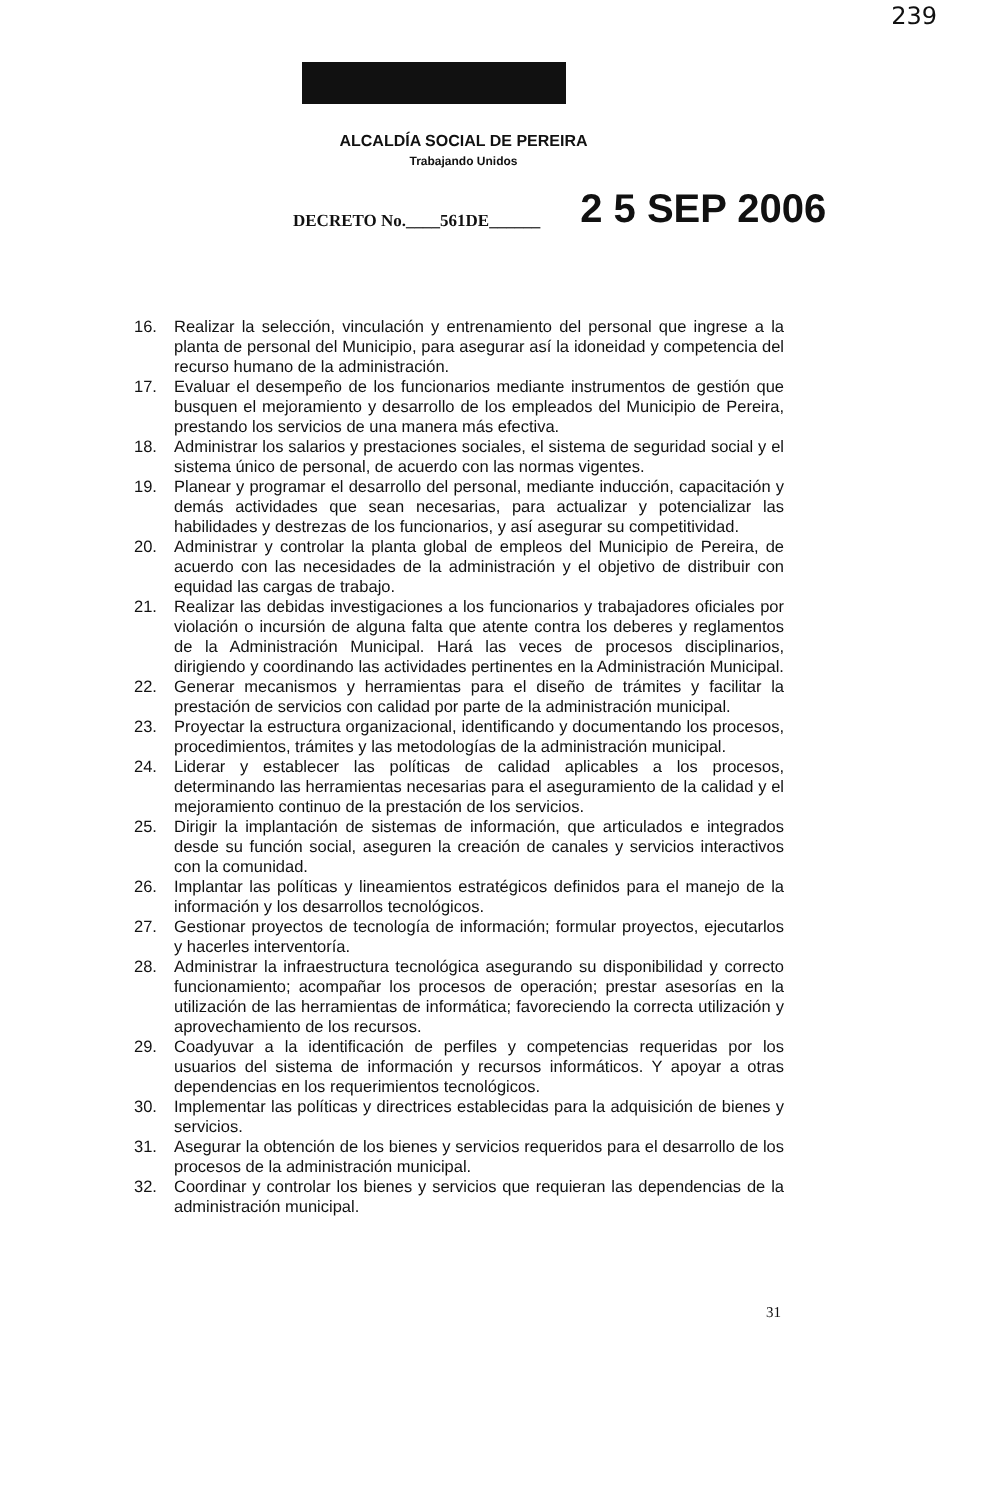239
ALCALDÍA SOCIAL DE PEREIRA
Trabajando Unidos
DECRETO No.____561DE______ 2 5 SEP 2006
16. Realizar la selección, vinculación y entrenamiento del personal que ingrese a la planta de personal del Municipio, para asegurar así la idoneidad y competencia del recurso humano de la administración.
17. Evaluar el desempeño de los funcionarios mediante instrumentos de gestión que busquen el mejoramiento y desarrollo de los empleados del Municipio de Pereira, prestando los servicios de una manera más efectiva.
18. Administrar los salarios y prestaciones sociales, el sistema de seguridad social y el sistema único de personal, de acuerdo con las normas vigentes.
19. Planear y programar el desarrollo del personal, mediante inducción, capacitación y demás actividades que sean necesarias, para actualizar y potencializar las habilidades y destrezas de los funcionarios, y así asegurar su competitividad.
20. Administrar y controlar la planta global de empleos del Municipio de Pereira, de acuerdo con las necesidades de la administración y el objetivo de distribuir con equidad las cargas de trabajo.
21. Realizar las debidas investigaciones a los funcionarios y trabajadores oficiales por violación o incursión de alguna falta que atente contra los deberes y reglamentos de la Administración Municipal. Hará las veces de procesos disciplinarios, dirigiendo y coordinando las actividades pertinentes en la Administración Municipal.
22. Generar mecanismos y herramientas para el diseño de trámites y facilitar la prestación de servicios con calidad por parte de la administración municipal.
23. Proyectar la estructura organizacional, identificando y documentando los procesos, procedimientos, trámites y las metodologías de la administración municipal.
24. Liderar y establecer las políticas de calidad aplicables a los procesos, determinando las herramientas necesarias para el aseguramiento de la calidad y el mejoramiento continuo de la prestación de los servicios.
25. Dirigir la implantación de sistemas de información, que articulados e integrados desde su función social, aseguren la creación de canales y servicios interactivos con la comunidad.
26. Implantar las políticas y lineamientos estratégicos definidos para el manejo de la información y los desarrollos tecnológicos.
27. Gestionar proyectos de tecnología de información; formular proyectos, ejecutarlos y hacerles interventoría.
28. Administrar la infraestructura tecnológica asegurando su disponibilidad y correcto funcionamiento; acompañar los procesos de operación; prestar asesorías en la utilización de las herramientas de informática; favoreciendo la correcta utilización y aprovechamiento de los recursos.
29. Coadyuvar a la identificación de perfiles y competencias requeridas por los usuarios del sistema de información y recursos informáticos. Y apoyar a otras dependencias en los requerimientos tecnológicos.
30. Implementar las políticas y directrices establecidas para la adquisición de bienes y servicios.
31. Asegurar la obtención de los bienes y servicios requeridos para el desarrollo de los procesos de la administración municipal.
32. Coordinar y controlar los bienes y servicios que requieran las dependencias de la administración municipal.
31